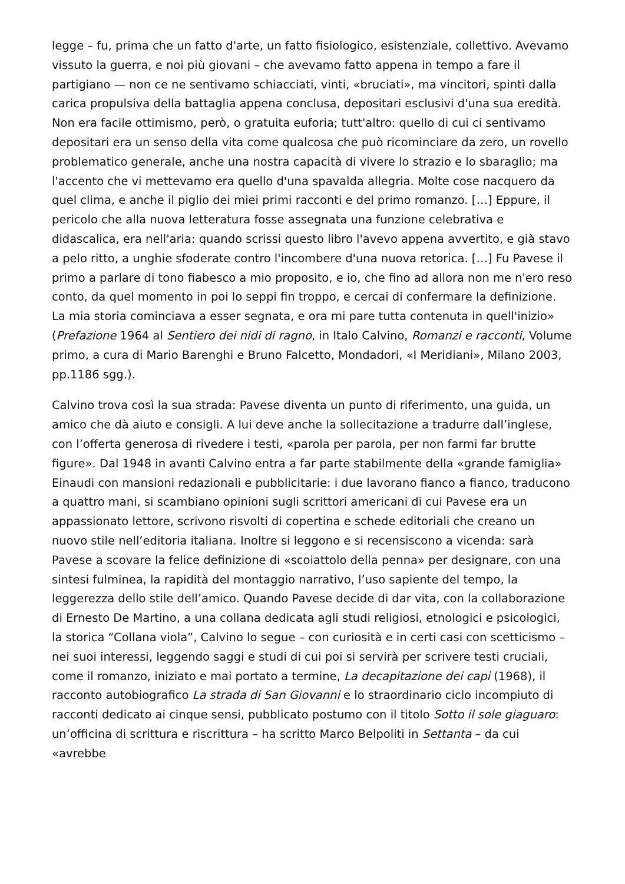legge – fu, prima che un fatto d'arte, un fatto fisiologico, esistenziale, collettivo. Avevamo vissuto la guerra, e noi più giovani – che avevamo fatto appena in tempo a fare il partigiano — non ce ne sentivamo schiacciati, vinti, «bruciati», ma vincitori, spinti dalla carica propulsiva della battaglia appena conclusa, depositari esclusivi d'una sua eredità. Non era facile ottimismo, però, o gratuita euforia; tutt'altro: quello di cui ci sentivamo depositari era un senso della vita come qualcosa che può ricominciare da zero, un rovello problematico generale, anche una nostra capacità di vivere lo strazio e lo sbaraglio; ma l'accento che vi mettevamo era quello d'una spavalda allegria. Molte cose nacquero da quel clima, e anche il piglio dei miei primi racconti e del primo romanzo. […] Eppure, il pericolo che alla nuova letteratura fosse assegnata una funzione celebrativa e didascalica, era nell'aria: quando scrissi questo libro l'avevo appena avvertito, e già stavo a pelo ritto, a unghie sfoderate contro l'incombere d'una nuova retorica. […] Fu Pavese il primo a parlare di tono fiabesco a mio proposito, e io, che fino ad allora non me n'ero reso conto, da quel momento in poi lo seppi fin troppo, e cercai di confermare la definizione. La mia storia cominciava a esser segnata, e ora mi pare tutta contenuta in quell'inizio» (Prefazione 1964 al Sentiero dei nidi di ragno, in Italo Calvino, Romanzi e racconti, Volume primo, a cura di Mario Barenghi e Bruno Falcetto, Mondadori, «I Meridiani», Milano 2003, pp.1186 sgg.).
Calvino trova così la sua strada: Pavese diventa un punto di riferimento, una guida, un amico che dà aiuto e consigli. A lui deve anche la sollecitazione a tradurre dall’inglese, con l’offerta generosa di rivedere i testi, «parola per parola, per non farmi far brutte figure». Dal 1948 in avanti Calvino entra a far parte stabilmente della «grande famiglia» Einaudi con mansioni redazionali e pubblicitarie: i due lavorano fianco a fianco, traducono a quattro mani, si scambiano opinioni sugli scrittori americani di cui Pavese era un appassionato lettore, scrivono risvolti di copertina e schede editoriali che creano un nuovo stile nell’editoria italiana. Inoltre si leggono e si recensiscono a vicenda: sarà Pavese a scovare la felice definizione di «scoiattolo della penna» per designare, con una sintesi fulminea, la rapidità del montaggio narrativo, l’uso sapiente del tempo, la leggerezza dello stile dell’amico. Quando Pavese decide di dar vita, con la collaborazione di Ernesto De Martino, a una collana dedicata agli studi religiosi, etnologici e psicologici, la storica “Collana viola”, Calvino lo segue – con curiosità e in certi casi con scetticismo – nei suoi interessi, leggendo saggi e studi di cui poi si servirà per scrivere testi cruciali, come il romanzo, iniziato e mai portato a termine, La decapitazione dei capi (1968), il racconto autobiografico La strada di San Giovanni e lo straordinario ciclo incompiuto di racconti dedicato ai cinque sensi, pubblicato postumo con il titolo Sotto il sole giaguaro: un’officina di scrittura e riscrittura – ha scritto Marco Belpoliti in Settanta – da cui «avrebbe